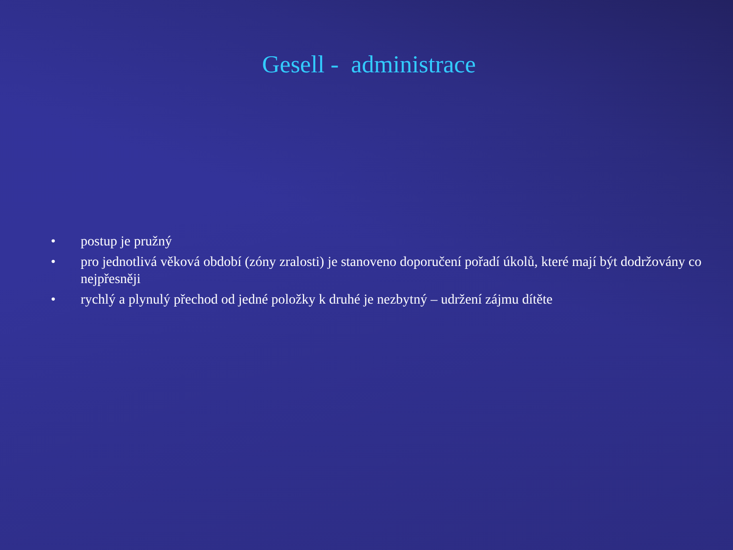Gesell - administrace
• postup je pružný
• pro jednotlivá věková období (zóny zralosti) je stanoveno doporučení pořadí úkolů, které mají být dodržovány co nejpřesněji
• rychlý a plynulý přechod od jedné položky k druhé je nezbytný – udržení zájmu dítěte